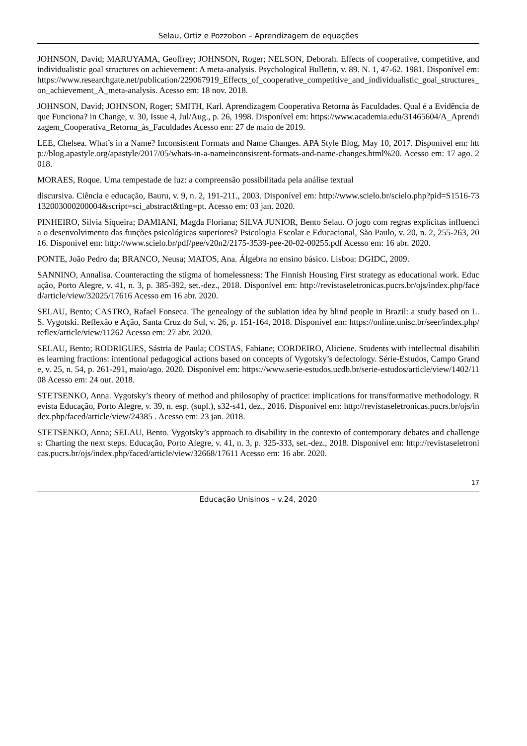Selau, Ortiz e Pozzobon – Aprendizagem de equações
JOHNSON, David; MARUYAMA, Geoffrey; JOHNSON, Roger; NELSON, Deborah. Effects of cooperative, competitive, and individualistic goal structures on achievement: A meta-analysis. Psychological Bulletin, v. 89. N. 1, 47-62. 1981. Disponível em: https://www.researchgate.net/publication/229067919_Effects_of_cooperative_competitive_and_individualistic_goal_structures_on_achievement_A_meta-analysis. Acesso em: 18 nov. 2018.
JOHNSON, David; JOHNSON, Roger; SMITH, Karl. Aprendizagem Cooperativa Retorna às Faculdades. Qual é a Evidência de que Funciona? in Change, v. 30, Issue 4, Jul/Aug., p. 26, 1998. Disponível em: https://www.academia.edu/31465604/A_Aprendizagem_Cooperativa_Retorna_às_Faculdades Acesso em: 27 de maio de 2019.
LEE, Chelsea. What’s in a Name? Inconsistent Formats and Name Changes. APA Style Blog, May 10, 2017. Disponível em: http://blog.apastyle.org/apastyle/2017/05/whats-in-a-nameinconsistent-formats-and-name-changes.html%20. Acesso em: 17 ago. 2018.
MORAES, Roque. Uma tempestade de luz: a compreensão possibilitada pela análise textual
discursiva. Ciência e educação, Bauru, v. 9, n. 2, 191-211., 2003. Disponível em: http://www.scielo.br/scielo.php?pid=S1516-73132003000200004&script=sci_abstract&tlng=pt. Acesso em: 03 jan. 2020.
PINHEIRO, Silvia Siqueira; DAMIANI, Magda Floriana; SILVA JUNIOR, Bento Selau. O jogo com regras explícitas influencia o desenvolvimento das funções psicológicas superiores? Psicologia Escolar e Educacional, São Paulo, v. 20, n. 2, 255-263, 2016. Disponível em: http://www.scielo.br/pdf/pee/v20n2/2175-3539-pee-20-02-00255.pdf Acesso em: 16 abr. 2020.
PONTE, João Pedro da; BRANCO, Neusa; MATOS, Ana. Álgebra no ensino básico. Lisboa: DGIDC, 2009.
SANNINO, Annalisa. Counteracting the stigma of homelessness: The Finnish Housing First strategy as educational work. Educação, Porto Alegre, v. 41, n. 3, p. 385-392, set.-dez., 2018. Disponível em: http://revistaseletronicas.pucrs.br/ojs/index.php/faced/article/view/32025/17616 Acesso em 16 abr. 2020.
SELAU, Bento; CASTRO, Rafael Fonseca. The genealogy of the sublation idea by blind people in Brazil: a study based on L. S. Vygotski. Reflexão e Ação, Santa Cruz do Sul, v. 26, p. 151-164, 2018. Disponível em: https://online.unisc.br/seer/index.php/reflex/article/view/11262 Acesso em: 27 abr. 2020.
SELAU, Bento; RODRIGUES, Sástria de Paula; COSTAS, Fabiane; CORDEIRO, Aliciene. Students with intellectual disabilities learning fractions: intentional pedagogical actions based on concepts of Vygotsky’s defectology. Série-Estudos, Campo Grande, v. 25, n. 54, p. 261-291, maio/ago. 2020. Disponível em: https://www.serie-estudos.ucdb.br/serie-estudos/article/view/1402/1108 Acesso em: 24 out. 2018.
STETSENKO, Anna. Vygotsky’s theory of method and philosophy of practice: implications for trans/formative methodology. Revista Educação, Porto Alegre, v. 39, n. esp. (supl.), s32-s41, dez., 2016. Disponível em: http://revistaseletronicas.pucrs.br/ojs/index.php/faced/article/view/24385 . Acesso em: 23 jan. 2018.
STETSENKO, Anna; SELAU, Bento. Vygotsky’s approach to disability in the contexto of contemporary debates and challenges: Charting the next steps. Educação, Porto Alegre, v. 41, n. 3, p. 325-333, set.-dez., 2018. Disponível em: http://revistaseletronicas.pucrs.br/ojs/index.php/faced/article/view/32668/17611 Acesso em: 16 abr. 2020.
17
Educação Unisinos – v.24, 2020